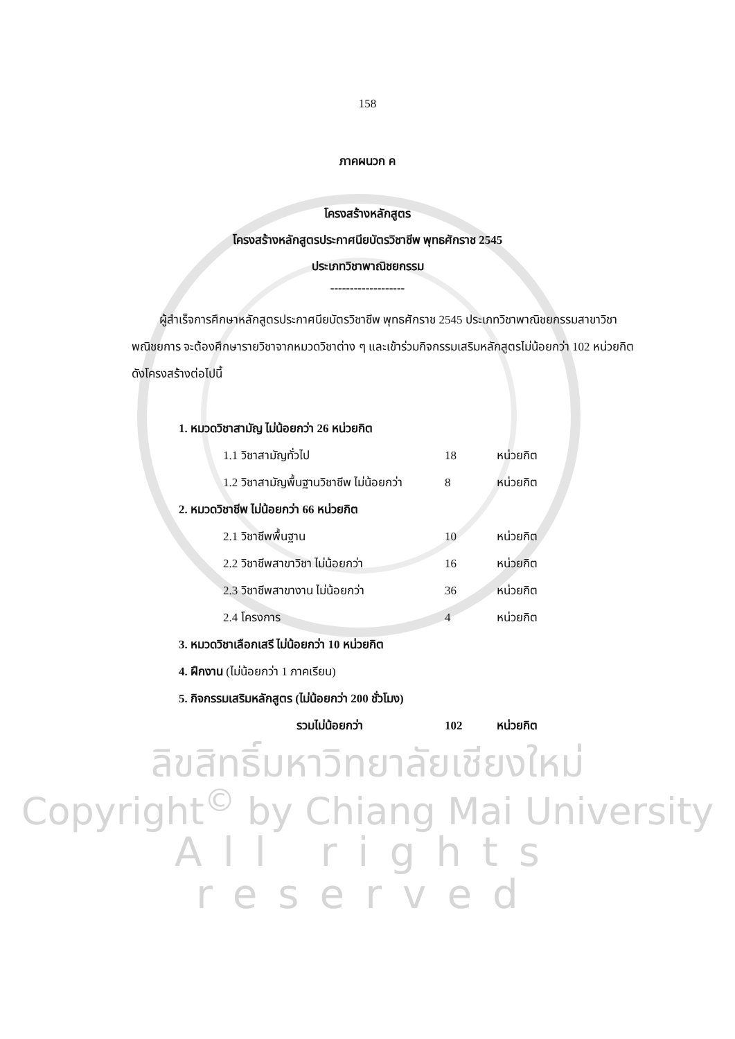158
ภาคผนวก ค
โครงสร้างหลักสูตร
โครงสร้างหลักสูตรประกาศนียบัตรวิชาชีพ พุทธศักราช 2545
ประเภทวิชาพาณิชยกรรม
-------------------
ผู้สำเร็จการศึกษาหลักสูตรประกาศนียบัตรวิชาชีพ พุทธศักราช 2545 ประเภทวิชาพาณิชยกรรมสาขาวิชาพณิชยการ จะต้องศึกษารายวิชาจากหมวดวิชาต่าง ๆ และเข้าร่วมกิจกรรมเสริมหลักสูตรไม่น้อยกว่า 102 หน่วยกิต ดังโครงสร้างต่อไปนี้
| 1. หมวดวิชาสามัญ ไม่น้อยกว่า 26 หน่วยกิต | | |
| 1.1 วิชาสามัญทั่วไป | 18 | หน่วยกิต |
| 1.2 วิชาสามัญพื้นฐานวิชาชีพ ไม่น้อยกว่า | 8 | หน่วยกิต |
| 2. หมวดวิชาชีพ ไม่น้อยกว่า 66 หน่วยกิต | | |
| 2.1 วิชาชีพพื้นฐาน | 10 | หน่วยกิต |
| 2.2 วิชาชีพสาขาวิชา ไม่น้อยกว่า | 16 | หน่วยกิต |
| 2.3 วิชาชีพสาขางาน ไม่น้อยกว่า | 36 | หน่วยกิต |
| 2.4 โครงการ | 4 | หน่วยกิต |
| 3. หมวดวิชาเลือกเสรี ไม่น้อยกว่า 10 หน่วยกิต | | |
| 4. ฝึกงาน (ไม่น้อยกว่า 1 ภาคเรียน) | | |
| 5. กิจกรรมเสริมหลักสูตร (ไม่น้อยกว่า 200 ชั่วโมง) | | |
| รวมไม่น้อยกว่า | 102 | หน่วยกิต |
ลิขสิทธิ์มหาวิทยาลัยเชียงใหม่
Copyright<sup>©</sup> by Chiang Mai University
All rights reserved